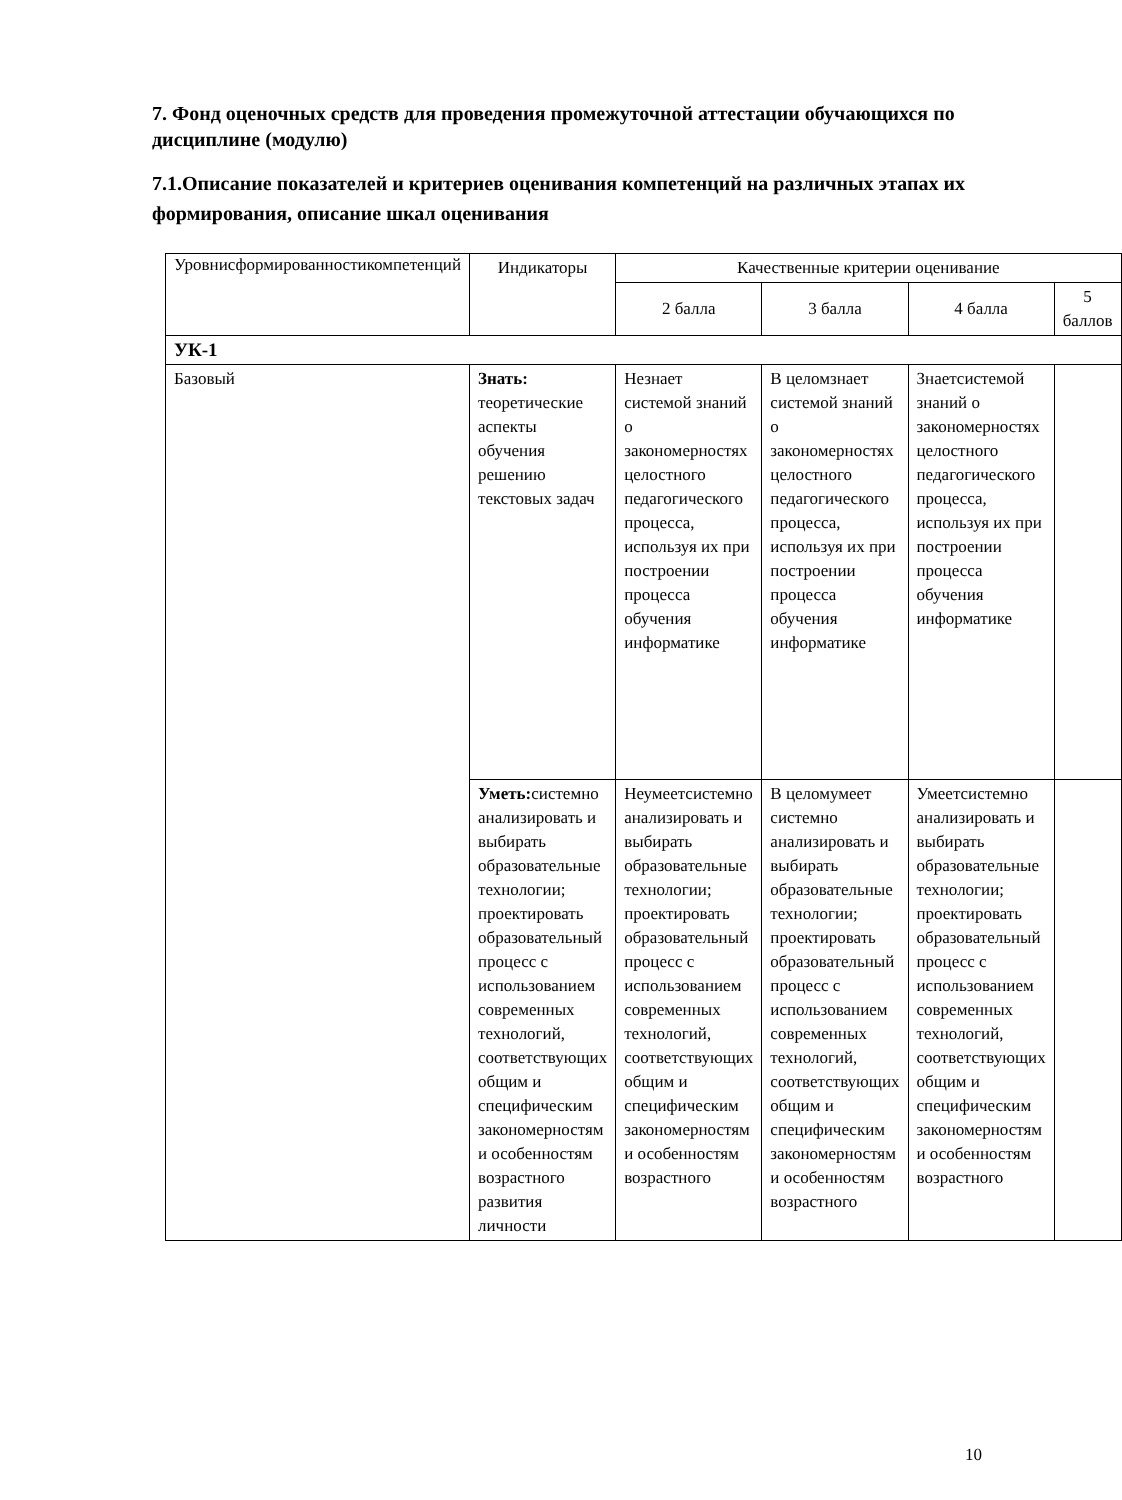7. Фонд оценочных средств для проведения промежуточной аттестации обучающихся по дисциплине (модулю)
7.1.Описание показателей и критериев оценивания компетенций на различных этапах их формирования, описание шкал оценивания
| Уровнисформированностикомпетенций | Индикаторы | Качественные критерии оценивание | | | |
| --- | --- | --- | --- | --- | --- |
| | | 2 балла | 3 балла | 4 балла | 5 баллов |
| УК-1 | | | | | |
| Базовый | Знать: теоретические аспекты обучения решению текстовых задач | Незнает системой знаний о закономерностях целостного педагогического процесса, используя их при построении процесса обучения информатике | В целомзнает системой знаний о закономерностях целостного педагогического процесса, используя их при построении процесса обучения информатике | Знаетсистемой знаний о закономерностях целостного педагогического процесса, используя их при построении процесса обучения информатике | |
| | Уметь: системно анализировать и выбирать образовательные технологии; проектировать образовательный процесс с использованием современных технологий, соответствующих общим и специфическим закономерностям и особенностям возрастного развития личности | Неумеетсистемно анализировать и выбирать образовательные технологии; проектировать образовательный процесс с использованием современных технологий, соответствующих общим и специфическим закономерностям и особенностям возрастного | В целомумеет системно анализировать и выбирать образовательные технологии; проектировать образовательный процесс с использованием современных технологий, соответствующих общим и специфическим закономерностям и особенностям возрастного | Умеетсистемно анализировать и выбирать образовательные технологии; проектировать образовательный процесс с использованием современных технологий, соответствующих общим и специфическим закономерностям и особенностям возрастного | |
10